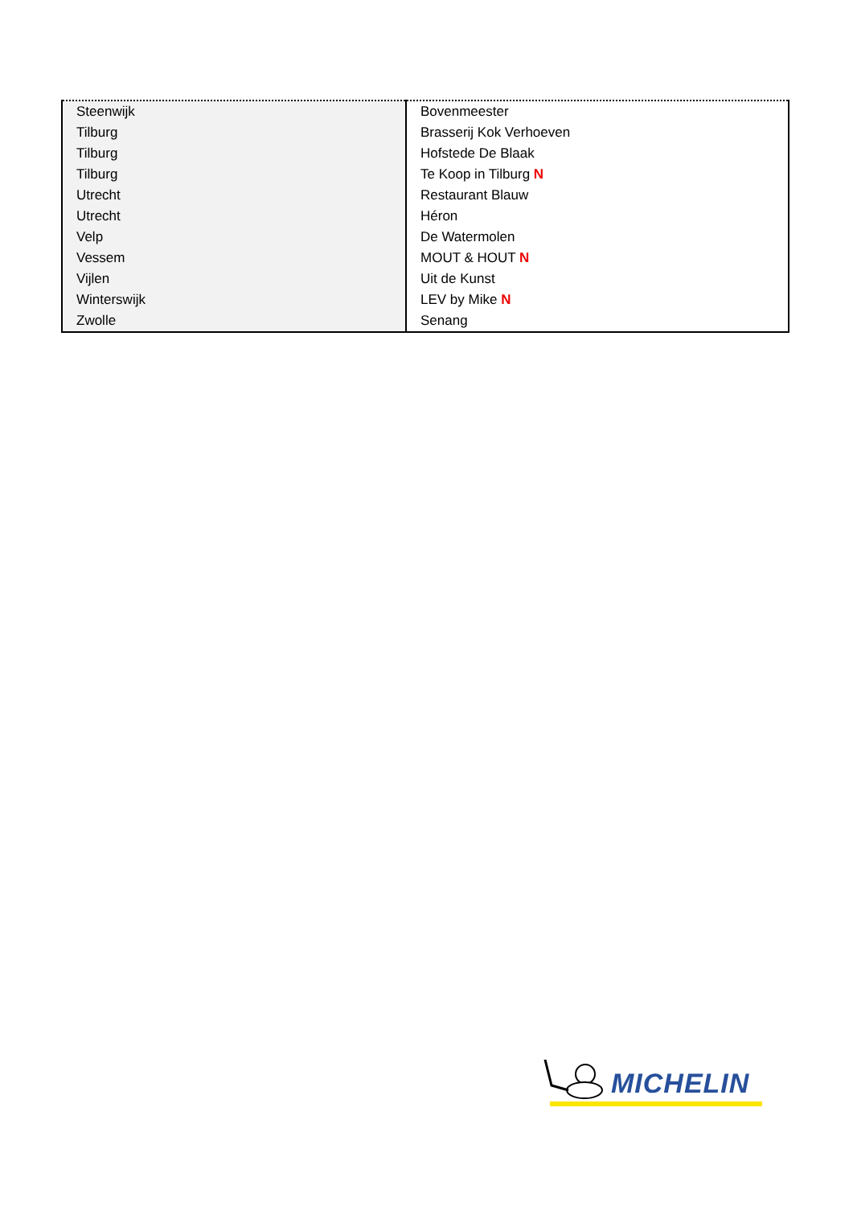| Steenwijk | Bovenmeester |
| Tilburg | Brasserij Kok Verhoeven |
| Tilburg | Hofstede De Blaak |
| Tilburg | Te Koop in Tilburg N |
| Utrecht | Restaurant Blauw |
| Utrecht | Héron |
| Velp | De Watermolen |
| Vessem | MOUT & HOUT N |
| Vijlen | Uit de Kunst |
| Winterswijk | LEV by Mike N |
| Zwolle | Senang |
MICHELIN